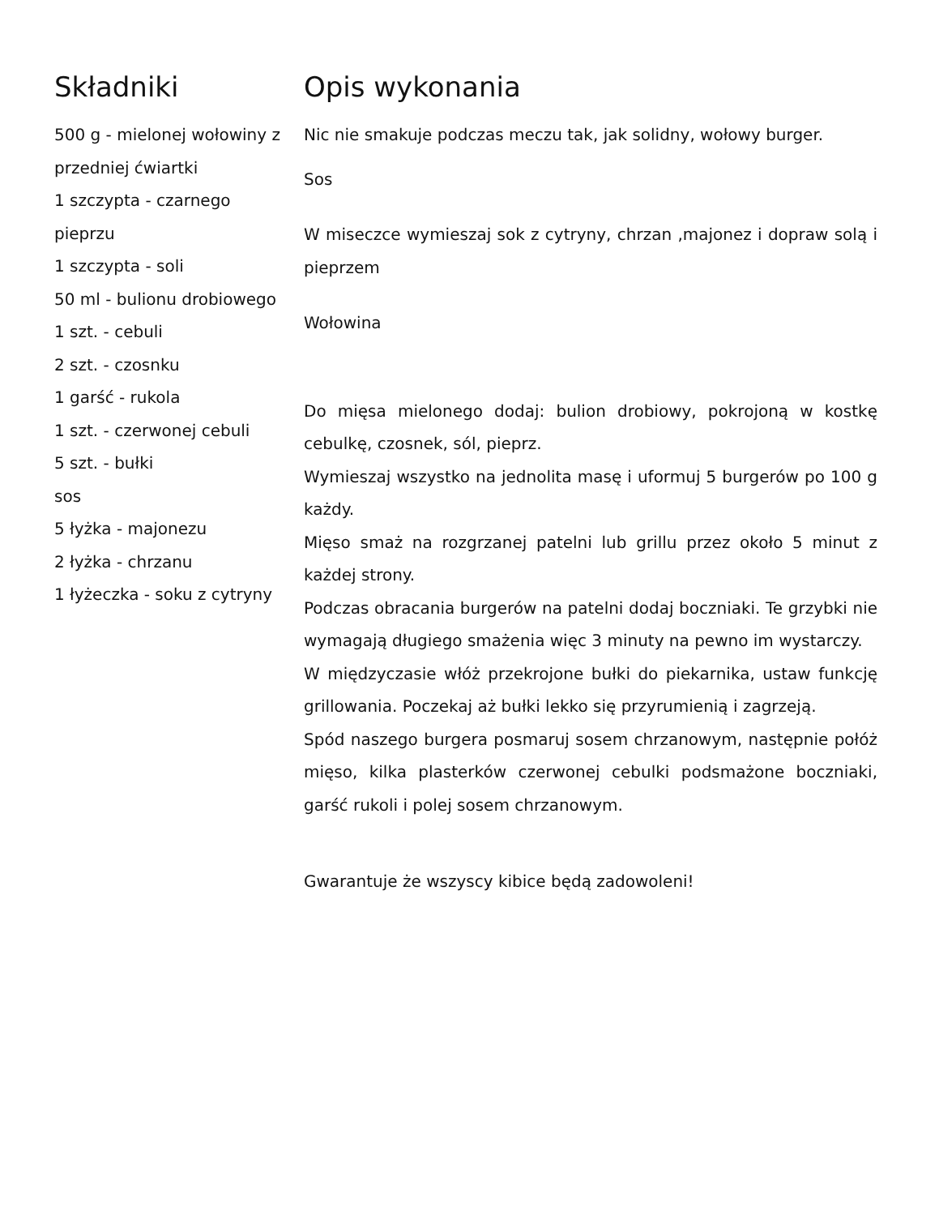Składniki
500 g - mielonej wołowiny z przedniej ćwiartki
1 szczypta - czarnego pieprzu
1 szczypta - soli
50 ml - bulionu drobiowego
1 szt. - cebuli
2 szt. - czosnku
1 garść - rukola
1 szt. - czerwonej cebuli
5 szt. - bułki
sos
5 łyżka - majonezu
2 łyżka - chrzanu
1 łyżeczka - soku z cytryny
Opis wykonania
Nic nie smakuje podczas meczu tak, jak solidny, wołowy burger.
Sos
W miseczce wymieszaj sok z cytryny, chrzan ,majonez i dopraw solą i pieprzem
Wołowina
Do mięsa mielonego dodaj: bulion drobiowy, pokrojoną w kostkę cebulkę, czosnek, sól, pieprz.
Wymieszaj wszystko na jednolita masę i uformuj 5 burgerów po 100 g każdy.
Mięso smaż na rozgrzanej patelni lub grillu przez około 5 minut z każdej strony.
Podczas obracania burgerów na patelni dodaj boczniaki. Te grzybki nie wymagają długiego smażenia więc 3 minuty na pewno im wystarczy.
W międzyczasie włóż przekrojone bułki do piekarnika, ustaw funkcję grillowania. Poczekaj aż bułki lekko się przyrumienią i zagrzeją.
Spód naszego burgera posmaruj sosem chrzanowym, następnie połóż mięso, kilka plasterków czerwonej cebulki podsmażone boczniaki, garść rukoli i polej sosem chrzanowym.
Gwarantuje że wszyscy kibice będą zadowoleni!